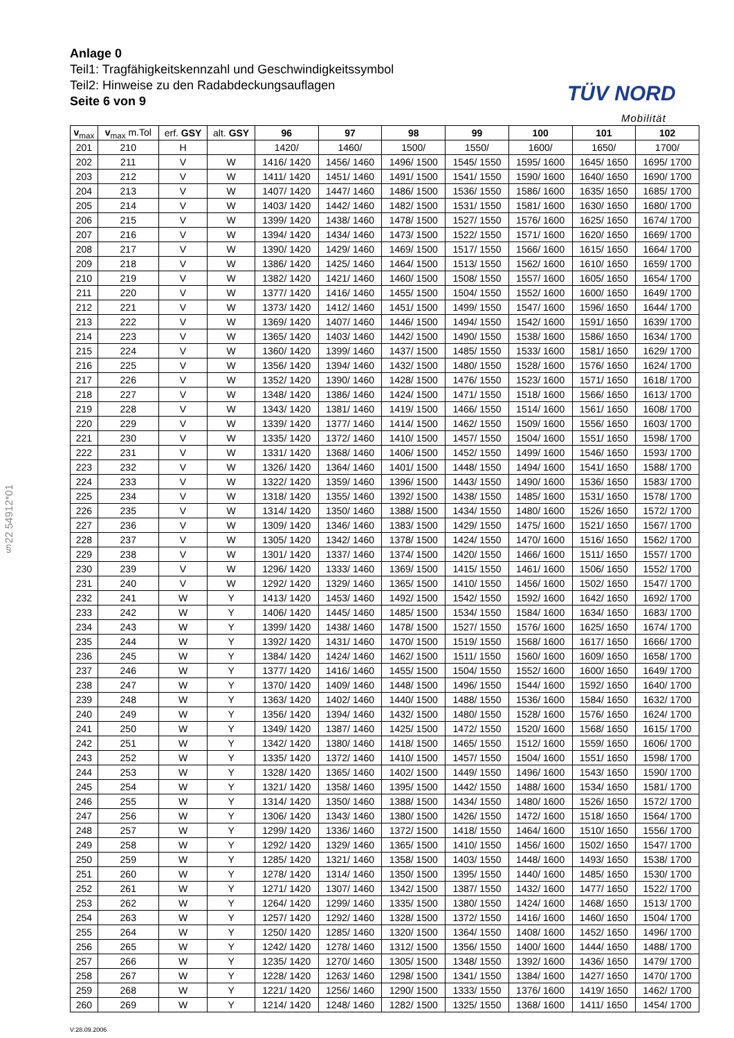Anlage 0
Teil1: Tragfähigkeitskennzahl und Geschwindigkeitssymbol
Teil2: Hinweise zu den Radabdeckungsauflagen
Seite 6 von 9
TÜV NORD
Mobilität
§22 54912*01
| v<sub>max</sub> | v<sub>max</sub> m.Tol | erf. GSY | alt. GSY | 96 | 97 | 98 | 99 | 100 | 101 | 102 |
| --- | --- | --- | --- | --- | --- | --- | --- | --- | --- | --- |
| 201 | 210 | H | | 1420/ | 1460/ | 1500/ | 1550/ | 1600/ | 1650/ | 1700/ |
| 202 | 211 | V | W | 1416/ 1420 | 1456/ 1460 | 1496/ 1500 | 1545/ 1550 | 1595/ 1600 | 1645/ 1650 | 1695/ 1700 |
| 203 | 212 | V | W | 1411/ 1420 | 1451/ 1460 | 1491/ 1500 | 1541/ 1550 | 1590/ 1600 | 1640/ 1650 | 1690/ 1700 |
| 204 | 213 | V | W | 1407/ 1420 | 1447/ 1460 | 1486/ 1500 | 1536/ 1550 | 1586/ 1600 | 1635/ 1650 | 1685/ 1700 |
| 205 | 214 | V | W | 1403/ 1420 | 1442/ 1460 | 1482/ 1500 | 1531/ 1550 | 1581/ 1600 | 1630/ 1650 | 1680/ 1700 |
| 206 | 215 | V | W | 1399/ 1420 | 1438/ 1460 | 1478/ 1500 | 1527/ 1550 | 1576/ 1600 | 1625/ 1650 | 1674/ 1700 |
| 207 | 216 | V | W | 1394/ 1420 | 1434/ 1460 | 1473/ 1500 | 1522/ 1550 | 1571/ 1600 | 1620/ 1650 | 1669/ 1700 |
| 208 | 217 | V | W | 1390/ 1420 | 1429/ 1460 | 1469/ 1500 | 1517/ 1550 | 1566/ 1600 | 1615/ 1650 | 1664/ 1700 |
| 209 | 218 | V | W | 1386/ 1420 | 1425/ 1460 | 1464/ 1500 | 1513/ 1550 | 1562/ 1600 | 1610/ 1650 | 1659/ 1700 |
| 210 | 219 | V | W | 1382/ 1420 | 1421/ 1460 | 1460/ 1500 | 1508/ 1550 | 1557/ 1600 | 1605/ 1650 | 1654/ 1700 |
| 211 | 220 | V | W | 1377/ 1420 | 1416/ 1460 | 1455/ 1500 | 1504/ 1550 | 1552/ 1600 | 1600/ 1650 | 1649/ 1700 |
| 212 | 221 | V | W | 1373/ 1420 | 1412/ 1460 | 1451/ 1500 | 1499/ 1550 | 1547/ 1600 | 1596/ 1650 | 1644/ 1700 |
| 213 | 222 | V | W | 1369/ 1420 | 1407/ 1460 | 1446/ 1500 | 1494/ 1550 | 1542/ 1600 | 1591/ 1650 | 1639/ 1700 |
| 214 | 223 | V | W | 1365/ 1420 | 1403/ 1460 | 1442/ 1500 | 1490/ 1550 | 1538/ 1600 | 1586/ 1650 | 1634/ 1700 |
| 215 | 224 | V | W | 1360/ 1420 | 1399/ 1460 | 1437/ 1500 | 1485/ 1550 | 1533/ 1600 | 1581/ 1650 | 1629/ 1700 |
| 216 | 225 | V | W | 1356/ 1420 | 1394/ 1460 | 1432/ 1500 | 1480/ 1550 | 1528/ 1600 | 1576/ 1650 | 1624/ 1700 |
| 217 | 226 | V | W | 1352/ 1420 | 1390/ 1460 | 1428/ 1500 | 1476/ 1550 | 1523/ 1600 | 1571/ 1650 | 1618/ 1700 |
| 218 | 227 | V | W | 1348/ 1420 | 1386/ 1460 | 1424/ 1500 | 1471/ 1550 | 1518/ 1600 | 1566/ 1650 | 1613/ 1700 |
| 219 | 228 | V | W | 1343/ 1420 | 1381/ 1460 | 1419/ 1500 | 1466/ 1550 | 1514/ 1600 | 1561/ 1650 | 1608/ 1700 |
| 220 | 229 | V | W | 1339/ 1420 | 1377/ 1460 | 1414/ 1500 | 1462/ 1550 | 1509/ 1600 | 1556/ 1650 | 1603/ 1700 |
| 221 | 230 | V | W | 1335/ 1420 | 1372/ 1460 | 1410/ 1500 | 1457/ 1550 | 1504/ 1600 | 1551/ 1650 | 1598/ 1700 |
| 222 | 231 | V | W | 1331/ 1420 | 1368/ 1460 | 1406/ 1500 | 1452/ 1550 | 1499/ 1600 | 1546/ 1650 | 1593/ 1700 |
| 223 | 232 | V | W | 1326/ 1420 | 1364/ 1460 | 1401/ 1500 | 1448/ 1550 | 1494/ 1600 | 1541/ 1650 | 1588/ 1700 |
| 224 | 233 | V | W | 1322/ 1420 | 1359/ 1460 | 1396/ 1500 | 1443/ 1550 | 1490/ 1600 | 1536/ 1650 | 1583/ 1700 |
| 225 | 234 | V | W | 1318/ 1420 | 1355/ 1460 | 1392/ 1500 | 1438/ 1550 | 1485/ 1600 | 1531/ 1650 | 1578/ 1700 |
| 226 | 235 | V | W | 1314/ 1420 | 1350/ 1460 | 1388/ 1500 | 1434/ 1550 | 1480/ 1600 | 1526/ 1650 | 1572/ 1700 |
| 227 | 236 | V | W | 1309/ 1420 | 1346/ 1460 | 1383/ 1500 | 1429/ 1550 | 1475/ 1600 | 1521/ 1650 | 1567/ 1700 |
| 228 | 237 | V | W | 1305/ 1420 | 1342/ 1460 | 1378/ 1500 | 1424/ 1550 | 1470/ 1600 | 1516/ 1650 | 1562/ 1700 |
| 229 | 238 | V | W | 1301/ 1420 | 1337/ 1460 | 1374/ 1500 | 1420/ 1550 | 1466/ 1600 | 1511/ 1650 | 1557/ 1700 |
| 230 | 239 | V | W | 1296/ 1420 | 1333/ 1460 | 1369/ 1500 | 1415/ 1550 | 1461/ 1600 | 1506/ 1650 | 1552/ 1700 |
| 231 | 240 | V | W | 1292/ 1420 | 1329/ 1460 | 1365/ 1500 | 1410/ 1550 | 1456/ 1600 | 1502/ 1650 | 1547/ 1700 |
| 232 | 241 | W | Y | 1413/ 1420 | 1453/ 1460 | 1492/ 1500 | 1542/ 1550 | 1592/ 1600 | 1642/ 1650 | 1692/ 1700 |
| 233 | 242 | W | Y | 1406/ 1420 | 1445/ 1460 | 1485/ 1500 | 1534/ 1550 | 1584/ 1600 | 1634/ 1650 | 1683/ 1700 |
| 234 | 243 | W | Y | 1399/ 1420 | 1438/ 1460 | 1478/ 1500 | 1527/ 1550 | 1576/ 1600 | 1625/ 1650 | 1674/ 1700 |
| 235 | 244 | W | Y | 1392/ 1420 | 1431/ 1460 | 1470/ 1500 | 1519/ 1550 | 1568/ 1600 | 1617/ 1650 | 1666/ 1700 |
| 236 | 245 | W | Y | 1384/ 1420 | 1424/ 1460 | 1462/ 1500 | 1511/ 1550 | 1560/ 1600 | 1609/ 1650 | 1658/ 1700 |
| 237 | 246 | W | Y | 1377/ 1420 | 1416/ 1460 | 1455/ 1500 | 1504/ 1550 | 1552/ 1600 | 1600/ 1650 | 1649/ 1700 |
| 238 | 247 | W | Y | 1370/ 1420 | 1409/ 1460 | 1448/ 1500 | 1496/ 1550 | 1544/ 1600 | 1592/ 1650 | 1640/ 1700 |
| 239 | 248 | W | Y | 1363/ 1420 | 1402/ 1460 | 1440/ 1500 | 1488/ 1550 | 1536/ 1600 | 1584/ 1650 | 1632/ 1700 |
| 240 | 249 | W | Y | 1356/ 1420 | 1394/ 1460 | 1432/ 1500 | 1480/ 1550 | 1528/ 1600 | 1576/ 1650 | 1624/ 1700 |
| 241 | 250 | W | Y | 1349/ 1420 | 1387/ 1460 | 1425/ 1500 | 1472/ 1550 | 1520/ 1600 | 1568/ 1650 | 1615/ 1700 |
| 242 | 251 | W | Y | 1342/ 1420 | 1380/ 1460 | 1418/ 1500 | 1465/ 1550 | 1512/ 1600 | 1559/ 1650 | 1606/ 1700 |
| 243 | 252 | W | Y | 1335/ 1420 | 1372/ 1460 | 1410/ 1500 | 1457/ 1550 | 1504/ 1600 | 1551/ 1650 | 1598/ 1700 |
| 244 | 253 | W | Y | 1328/ 1420 | 1365/ 1460 | 1402/ 1500 | 1449/ 1550 | 1496/ 1600 | 1543/ 1650 | 1590/ 1700 |
| 245 | 254 | W | Y | 1321/ 1420 | 1358/ 1460 | 1395/ 1500 | 1442/ 1550 | 1488/ 1600 | 1534/ 1650 | 1581/ 1700 |
| 246 | 255 | W | Y | 1314/ 1420 | 1350/ 1460 | 1388/ 1500 | 1434/ 1550 | 1480/ 1600 | 1526/ 1650 | 1572/ 1700 |
| 247 | 256 | W | Y | 1306/ 1420 | 1343/ 1460 | 1380/ 1500 | 1426/ 1550 | 1472/ 1600 | 1518/ 1650 | 1564/ 1700 |
| 248 | 257 | W | Y | 1299/ 1420 | 1336/ 1460 | 1372/ 1500 | 1418/ 1550 | 1464/ 1600 | 1510/ 1650 | 1556/ 1700 |
| 249 | 258 | W | Y | 1292/ 1420 | 1329/ 1460 | 1365/ 1500 | 1410/ 1550 | 1456/ 1600 | 1502/ 1650 | 1547/ 1700 |
| 250 | 259 | W | Y | 1285/ 1420 | 1321/ 1460 | 1358/ 1500 | 1403/ 1550 | 1448/ 1600 | 1493/ 1650 | 1538/ 1700 |
| 251 | 260 | W | Y | 1278/ 1420 | 1314/ 1460 | 1350/ 1500 | 1395/ 1550 | 1440/ 1600 | 1485/ 1650 | 1530/ 1700 |
| 252 | 261 | W | Y | 1271/ 1420 | 1307/ 1460 | 1342/ 1500 | 1387/ 1550 | 1432/ 1600 | 1477/ 1650 | 1522/ 1700 |
| 253 | 262 | W | Y | 1264/ 1420 | 1299/ 1460 | 1335/ 1500 | 1380/ 1550 | 1424/ 1600 | 1468/ 1650 | 1513/ 1700 |
| 254 | 263 | W | Y | 1257/ 1420 | 1292/ 1460 | 1328/ 1500 | 1372/ 1550 | 1416/ 1600 | 1460/ 1650 | 1504/ 1700 |
| 255 | 264 | W | Y | 1250/ 1420 | 1285/ 1460 | 1320/ 1500 | 1364/ 1550 | 1408/ 1600 | 1452/ 1650 | 1496/ 1700 |
| 256 | 265 | W | Y | 1242/ 1420 | 1278/ 1460 | 1312/ 1500 | 1356/ 1550 | 1400/ 1600 | 1444/ 1650 | 1488/ 1700 |
| 257 | 266 | W | Y | 1235/ 1420 | 1270/ 1460 | 1305/ 1500 | 1348/ 1550 | 1392/ 1600 | 1436/ 1650 | 1479/ 1700 |
| 258 | 267 | W | Y | 1228/ 1420 | 1263/ 1460 | 1298/ 1500 | 1341/ 1550 | 1384/ 1600 | 1427/ 1650 | 1470/ 1700 |
| 259 | 268 | W | Y | 1221/ 1420 | 1256/ 1460 | 1290/ 1500 | 1333/ 1550 | 1376/ 1600 | 1419/ 1650 | 1462/ 1700 |
| 260 | 269 | W | Y | 1214/ 1420 | 1248/ 1460 | 1282/ 1500 | 1325/ 1550 | 1368/ 1600 | 1411/ 1650 | 1454/ 1700 |
V:28.09.2006